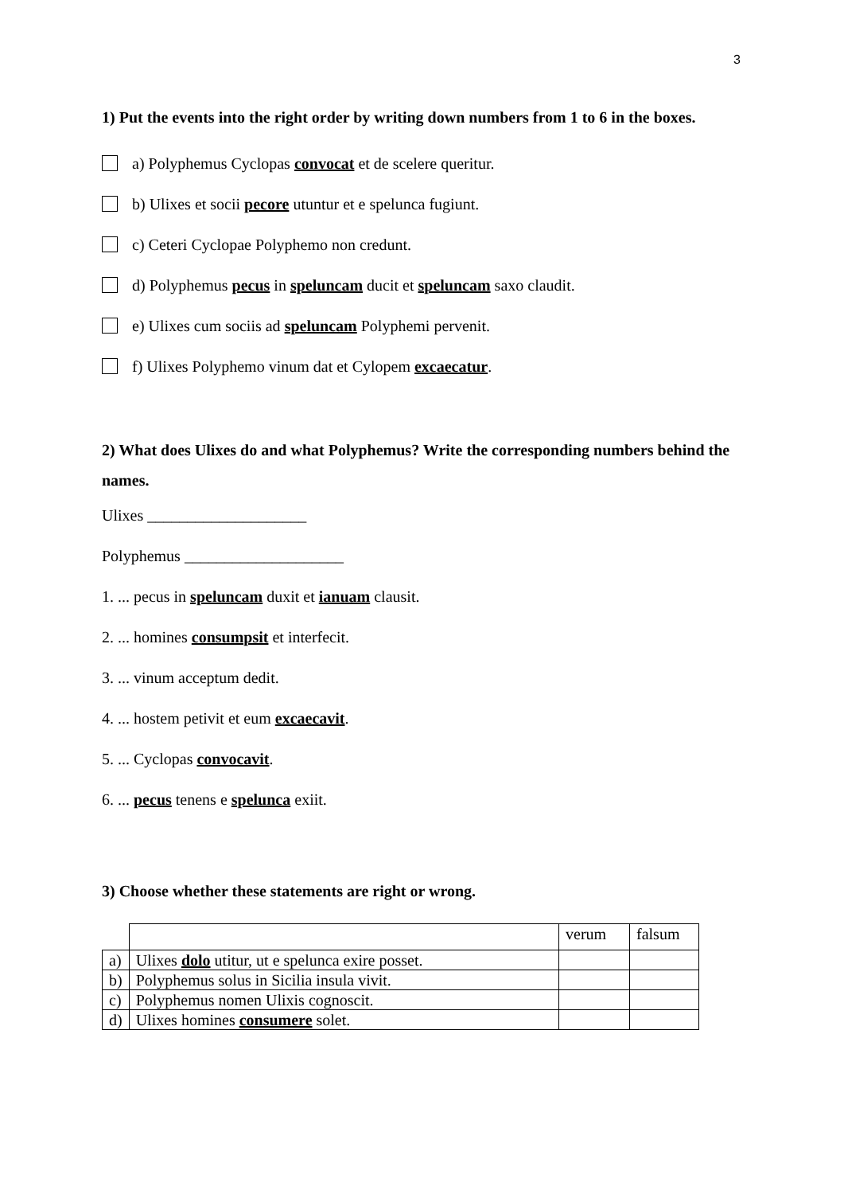3
1) Put the events into the right order by writing down numbers from 1 to 6 in the boxes.
a) Polyphemus Cyclopas convocat et de scelere queritur.
b) Ulixes et socii pecore utuntur et e spelunca fugiunt.
c) Ceteri Cyclopae Polyphemo non credunt.
d) Polyphemus pecus in speluncam ducit et speluncam saxo claudit.
e) Ulixes cum sociis ad speluncam Polyphemi pervenit.
f) Ulixes Polyphemo vinum dat et Cylopem excaecatur.
2) What does Ulixes do and what Polyphemus? Write the corresponding numbers behind the names.
Ulixes ____________________
Polyphemus ____________________
1. ... pecus in speluncam duxit et ianuam clausit.
2. ... homines consumpsit et interfecit.
3. ... vinum acceptum dedit.
4. ... hostem petivit et eum excaecavit.
5. ... Cyclopas convocavit.
6. ... pecus tenens e spelunca exiit.
3) Choose whether these statements are right or wrong.
| | | verum | falsum |
| a) | Ulixes dolo utitur, ut e spelunca exire posset. | | |
| b) | Polyphemus solus in Sicilia insula vivit. | | |
| c) | Polyphemus nomen Ulixis cognoscit. | | |
| d) | Ulixes homines consumere solet. | | |